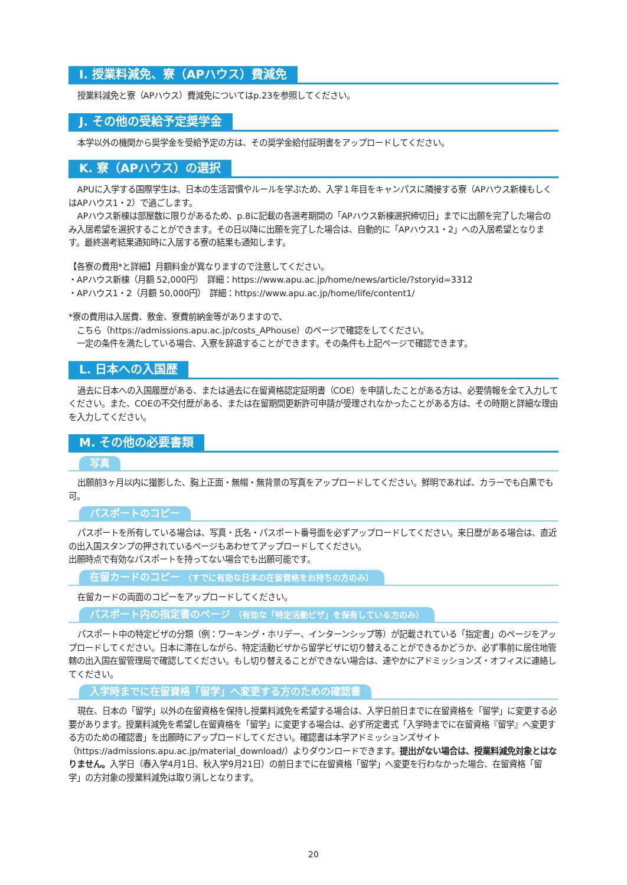I. 授業料減免、寮（APハウス）費減免
授業料減免と寮（APハウス）費減免についてはp.23を参照してください。
J. その他の受給予定奨学金
本学以外の機関から奨学金を受給予定の方は、その奨学金給付証明書をアップロードしてください。
K. 寮（APハウス）の選択
APUに入学する国際学生は、日本の生活習慣やルールを学ぶため、入学１年目をキャンパスに隣接する寮（APハウス新棟もしくはAPハウス1・2）で過ごします。
APハウス新棟は部屋数に限りがあるため、p.8に記載の各選考期間の「APハウス新棟選択締切日」までに出願を完了した場合のみ入居希望を選択することができます。その日以降に出願を完了した場合は、自動的に「APハウス1・2」への入居希望となります。最終選考結果通知時に入居する寮の結果も通知します。
【各寮の費用*と詳細】月額料金が異なりますので注意してください。
・APハウス新棟（月額 52,000円）　詳細：https://www.apu.ac.jp/home/news/article/?storyid=3312
・APハウス1・2（月額 50,000円）　詳細：https://www.apu.ac.jp/home/life/content1/
*寮の費用は入居費、敷金、寮費前納金等がありますので、
　こちら（https://admissions.apu.ac.jp/costs_APhouse）のページで確認をしてください。
　一定の条件を満たしている場合、入寮を辞退することができます。その条件も上記ページで確認できます。
L. 日本への入国歴
過去に日本への入国履歴がある、または過去に在留資格認定証明書（COE）を申請したことがある方は、必要情報を全て入力してください。また、COEの不交付歴がある、または在留期間更新許可申請が受理されなかったことがある方は、その時期と詳細な理由を入力してください。
M. その他の必要書類
写真
出願前3ヶ月以内に撮影した、胸上正面・無帽・無背景の写真をアップロードしてください。鮮明であれば、カラーでも白黒でも可。
パスポートのコピー
パスポートを所有している場合は、写真・氏名・パスポート番号面を必ずアップロードしてください。来日歴がある場合は、直近の出入国スタンプの押されているページもあわせてアップロードしてください。
出願時点で有効なパスポートを持ってない場合でも出願可能です。
在留カードのコピー （すでに有効な日本の在留資格をお持ちの方のみ）
在留カードの両面のコピーをアップロードしてください。
パスポート内の指定書のページ （有効な「特定活動ビザ」を保有している方のみ）
パスポート中の特定ビザの分類（例：ワーキング・ホリデー、インターンシップ等）が記載されている「指定書」のページをアップロードしてください。日本に滞在しながら、特定活動ビザから留学ビザに切り替えることができるかどうか、必ず事前に居住地管轄の出入国在留管理局で確認してください。もし切り替えることができない場合は、速やかにアドミッションズ・オフィスに連絡してください。
入学時までに在留資格「留学」へ変更する方のための確認書
現在、日本の「留学」以外の在留資格を保持し授業料減免を希望する場合は、入学日前日までに在留資格を「留学」に変更する必要があります。授業料減免を希望し在留資格を「留学」に変更する場合は、必ず所定書式「入学時までに在留資格『留学』へ変更する方のための確認書」を出願時にアップロードしてください。確認書は本学アドミッションズサイト（https://admissions.apu.ac.jp/material_download/）よりダウンロードできます。提出がない場合は、授業料減免対象とはなりません。入学日（春入学4月1日、秋入学9月21日）の前日までに在留資格「留学」へ変更を行わなかった場合、在留資格「留学」の方対象の授業料減免は取り消しとなります。
20